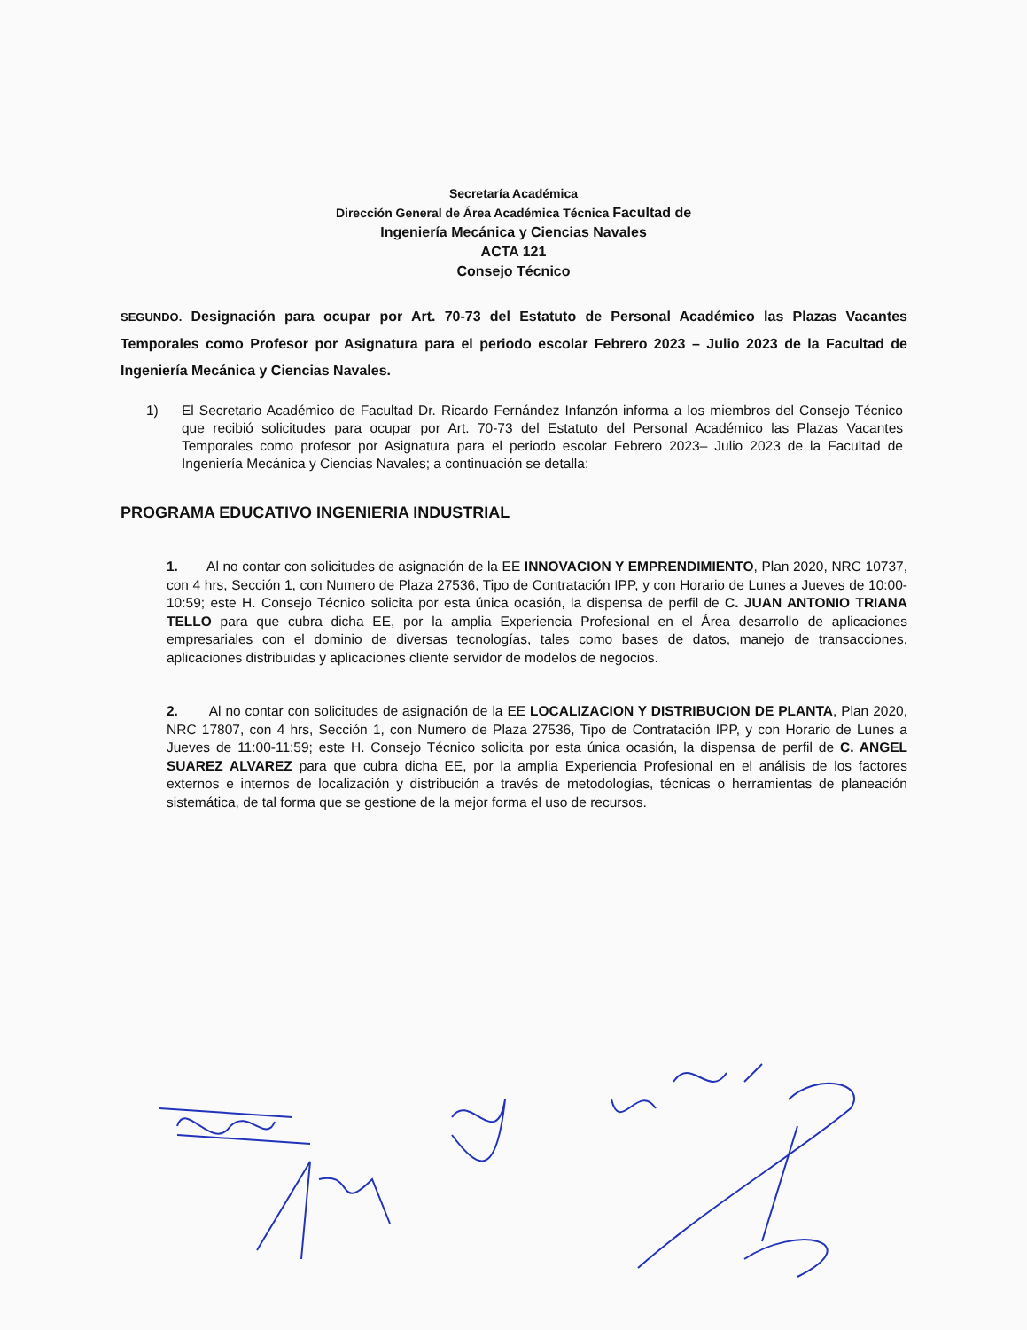Secretaría Académica
Dirección General de Área Académica Técnica Facultad de
Ingeniería Mecánica y Ciencias Navales
ACTA 121
Consejo Técnico
SEGUNDO. Designación para ocupar por Art. 70-73 del Estatuto de Personal Académico las Plazas Vacantes Temporales como Profesor por Asignatura para el periodo escolar Febrero 2023 – Julio 2023 de la Facultad de Ingeniería Mecánica y Ciencias Navales.
1) El Secretario Académico de Facultad Dr. Ricardo Fernández Infanzón informa a los miembros del Consejo Técnico que recibió solicitudes para ocupar por Art. 70-73 del Estatuto del Personal Académico las Plazas Vacantes Temporales como profesor por Asignatura para el periodo escolar Febrero 2023– Julio 2023 de la Facultad de Ingeniería Mecánica y Ciencias Navales; a continuación se detalla:
PROGRAMA EDUCATIVO INGENIERIA INDUSTRIAL
1. Al no contar con solicitudes de asignación de la EE INNOVACION Y EMPRENDIMIENTO, Plan 2020, NRC 10737, con 4 hrs, Sección 1, con Numero de Plaza 27536, Tipo de Contratación IPP, y con Horario de Lunes a Jueves de 10:00-10:59; este H. Consejo Técnico solicita por esta única ocasión, la dispensa de perfil de C. JUAN ANTONIO TRIANA TELLO para que cubra dicha EE, por la amplia Experiencia Profesional en el Área desarrollo de aplicaciones empresariales con el dominio de diversas tecnologías, tales como bases de datos, manejo de transacciones, aplicaciones distribuidas y aplicaciones cliente servidor de modelos de negocios.
2. Al no contar con solicitudes de asignación de la EE LOCALIZACION Y DISTRIBUCION DE PLANTA, Plan 2020, NRC 17807, con 4 hrs, Sección 1, con Numero de Plaza 27536, Tipo de Contratación IPP, y con Horario de Lunes a Jueves de 11:00-11:59; este H. Consejo Técnico solicita por esta única ocasión, la dispensa de perfil de C. ANGEL SUAREZ ALVAREZ para que cubra dicha EE, por la amplia Experiencia Profesional en el análisis de los factores externos e internos de localización y distribución a través de metodologías, técnicas o herramientas de planeación sistemática, de tal forma que se gestione de la mejor forma el uso de recursos.